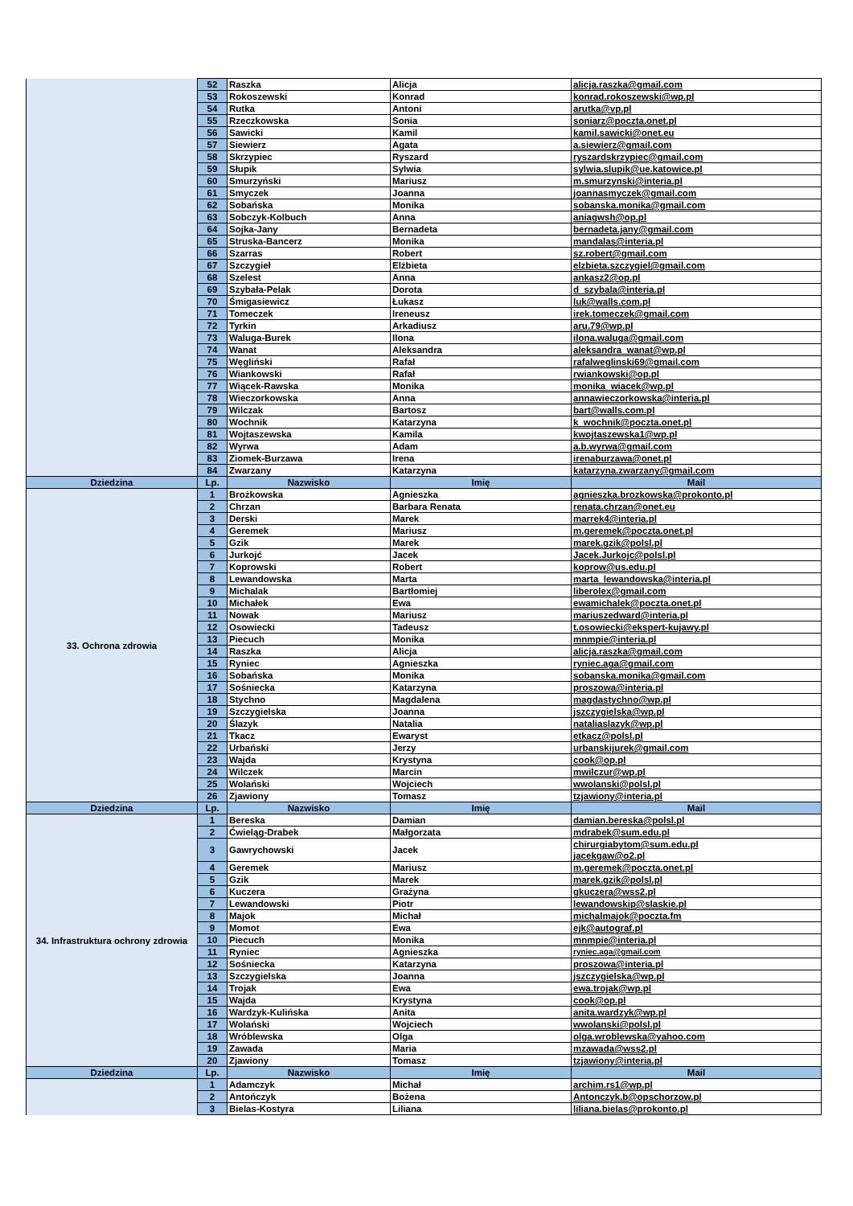| | 52 | Raszka | Alicja | alicja.raszka@gmail.com |
| | 53 | Rokoszewski | Konrad | konrad.rokoszewski@wp.pl |
| | 54 | Rutka | Antoni | arutka@vp.pl |
| | 55 | Rzeczkowska | Sonia | soniarz@poczta.onet.pl |
| | 56 | Sawicki | Kamil | kamil.sawicki@onet.eu |
| | 57 | Siewierz | Agata | a.siewierz@gmail.com |
| | 58 | Skrzypiec | Ryszard | ryszardskrzypiec@gmail.com |
| | 59 | Słupik | Sylwia | sylwia.slupik@ue.katowice.pl |
| | 60 | Smurzyński | Mariusz | m.smurzynski@interia.pl |
| | 61 | Smyczek | Joanna | joannasmyczek@gmail.com |
| | 62 | Sobańska | Monika | sobanska.monika@gmail.com |
| | 63 | Sobczyk-Kolbuch | Anna | aniagwsh@op.pl |
| | 64 | Sojka-Jany | Bernadeta | bernadeta.jany@gmail.com |
| | 65 | Struska-Bancerz | Monika | mandalas@interia.pl |
| | 66 | Szarras | Robert | sz.robert@gmail.com |
| | 67 | Szczygieł | Elżbieta | elzbieta.szczygiel@gmail.com |
| | 68 | Szelest | Anna | ankasz2@op.pl |
| | 69 | Szybała-Pelak | Dorota | d_szybala@interia.pl |
| | 70 | Śmigasiewicz | Łukasz | luk@walls.com.pl |
| | 71 | Tomeczek | Ireneusz | irek.tomeczek@gmail.com |
| | 72 | Tyrkin | Arkadiusz | aru.79@wp.pl |
| | 73 | Waluga-Burek | Ilona | ilona.waluga@gmail.com |
| | 74 | Wanat | Aleksandra | aleksandra_wanat@wp.pl |
| | 75 | Węgliński | Rafał | rafalweglinski69@gmail.com |
| | 76 | Wiankowski | Rafał | rwiankowski@op.pl |
| | 77 | Wiącek-Rawska | Monika | monika_wiacek@wp.pl |
| | 78 | Wieczorkowska | Anna | annawieczorkowska@interia.pl |
| | 79 | Wilczak | Bartosz | bart@walls.com.pl |
| | 80 | Wochnik | Katarzyna | k_wochnik@poczta.onet.pl |
| | 81 | Wojtaszewska | Kamila | kwojtaszewska1@wp.pl |
| | 82 | Wyrwa | Adam | a.b.wyrwa@gmail.com |
| | 83 | Ziomek-Burzawa | Irena | irenaburzawa@onet.pl |
| | 84 | Zwarzany | Katarzyna | katarzyna.zwarzany@gmail.com |
| Dziedzina | Lp. | Nazwisko | Imię | Mail |
| 33. Ochrona zdrowia | 1 | Brożkowska | Agnieszka | agnieszka.brozkowska@prokonto.pl |
| | 2 | Chrzan | Barbara Renata | renata.chrzan@onet.eu |
| | 3 | Derski | Marek | marrek4@interia.pl |
| | 4 | Geremek | Mariusz | m.geremek@poczta.onet.pl |
| | 5 | Gzik | Marek | marek.gzik@polsl.pl |
| | 6 | Jurkojć | Jacek | Jacek.Jurkojc@polsl.pl |
| | 7 | Koprowski | Robert | koprow@us.edu.pl |
| | 8 | Lewandowska | Marta | marta_lewandowska@interia.pl |
| | 9 | Michalak | Bartłomiej | liberolex@gmail.com |
| | 10 | Michałek | Ewa | ewamichalek@poczta.onet.pl |
| | 11 | Nowak | Mariusz | mariuszedward@interia.pl |
| | 12 | Osowiecki | Tadeusz | t.osowiecki@ekspert-kujawy.pl |
| | 13 | Piecuch | Monika | mnmpie@interia.pl |
| | 14 | Raszka | Alicja | alicja.raszka@gmail.com |
| | 15 | Ryniec | Agnieszka | ryniec.aga@gmail.com |
| | 16 | Sobańska | Monika | sobanska.monika@gmail.com |
| | 17 | Sośniecka | Katarzyna | proszowa@interia.pl |
| | 18 | Stychno | Magdalena | magdastychno@wp.pl |
| | 19 | Szczygielska | Joanna | jszczygielska@wp.pl |
| | 20 | Ślazyk | Natalia | nataliaslazyk@wp.pl |
| | 21 | Tkacz | Ewaryst | etkacz@polsl.pl |
| | 22 | Urbański | Jerzy | urbanskijurek@gmail.com |
| | 23 | Wajda | Krystyna | cook@op.pl |
| | 24 | Wilczek | Marcin | mwilczur@wp.pl |
| | 25 | Wolański | Wojciech | wwolanski@polsl.pl |
| | 26 | Zjawiony | Tomasz | tzjawiony@interia.pl |
| Dziedzina | Lp. | Nazwisko | Imię | Mail |
| 34. Infrastruktura ochrony zdrowia | 1 | Bereska | Damian | damian.bereska@polsl.pl |
| | 2 | Ćwieląg-Drabek | Małgorzata | mdrabek@sum.edu.pl |
| | 3 | Gawrychowski | Jacek | chirurgiabytom@sum.edu.pl jacekgaw@o2.pl |
| | 4 | Geremek | Mariusz | m.geremek@poczta.onet.pl |
| | 5 | Gzik | Marek | marek.gzik@polsl.pl |
| | 6 | Kuczera | Grażyna | gkuczera@wss2.pl |
| | 7 | Lewandowski | Piotr | lewandowskip@slaskie.pl |
| | 8 | Majok | Michał | michalmajok@poczta.fm |
| | 9 | Momot | Ewa | ejk@autograf.pl |
| | 10 | Piecuch | Monika | mnmpie@interia.pl |
| | 11 | Ryniec | Agnieszka | ryniec.aga@gmail.com |
| | 12 | Sośniecka | Katarzyna | proszowa@interia.pl |
| | 13 | Szczygielska | Joanna | jszczygielska@wp.pl |
| | 14 | Trojak | Ewa | ewa.trojak@wp.pl |
| | 15 | Wajda | Krystyna | cook@op.pl |
| | 16 | Wardzyk-Kulińska | Anita | anita.wardzyk@wp.pl |
| | 17 | Wolański | Wojciech | wwolanski@polsl.pl |
| | 18 | Wróblewska | Olga | olga.wroblewska@yahoo.com |
| | 19 | Zawada | Maria | mzawada@wss2.pl |
| | 20 | Zjawiony | Tomasz | tzjawiony@interia.pl |
| Dziedzina | Lp. | Nazwisko | Imię | Mail |
| | 1 | Adamczyk | Michał | archim.rs1@wp.pl |
| | 2 | Antończyk | Bożena | Antonczyk.b@opschorzow.pl |
| | 3 | Bielas-Kostyra | Liliana | liliana.bielas@prokonto.pl |